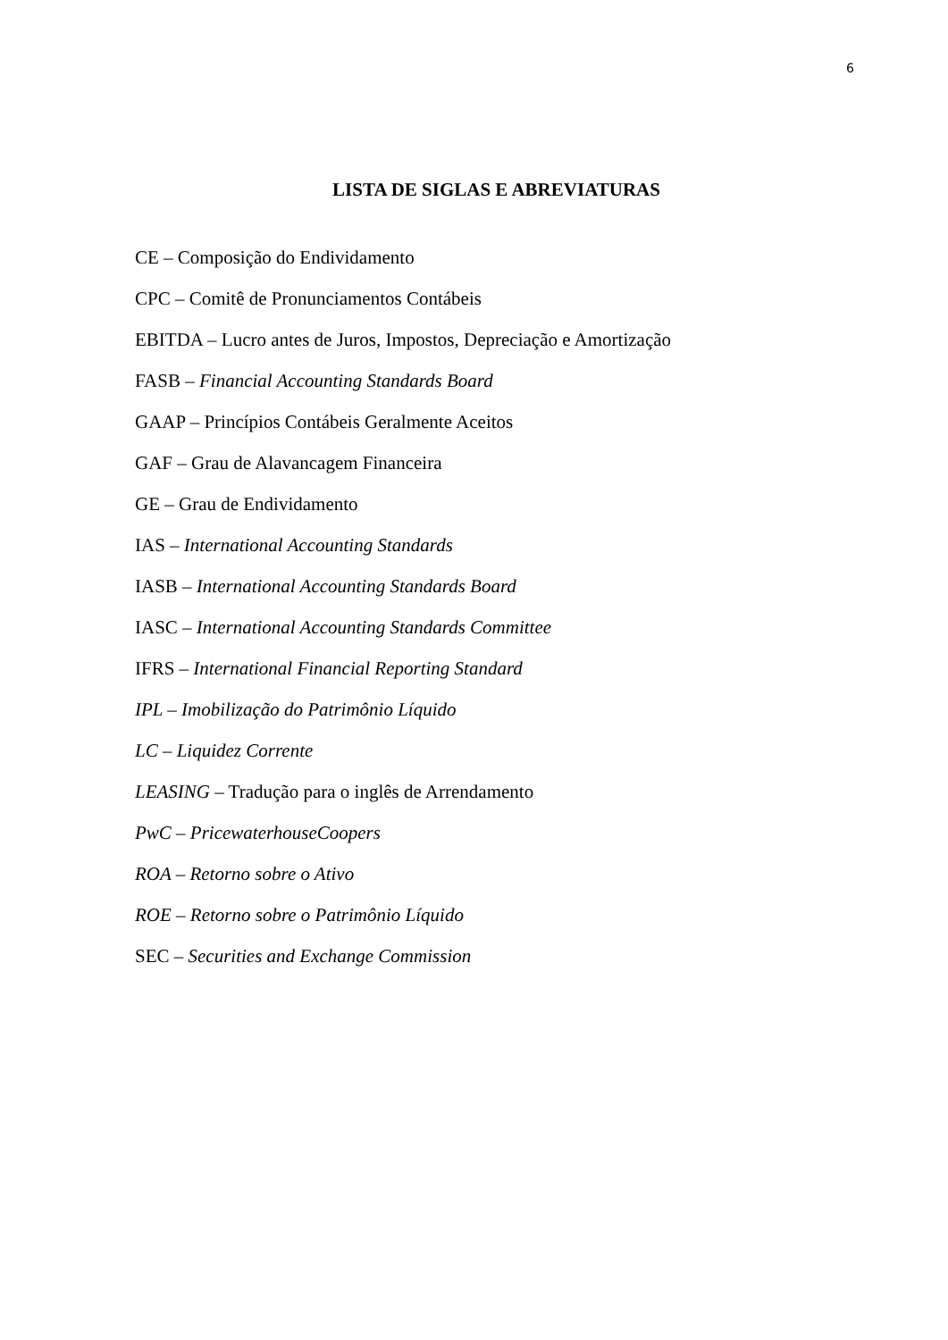6
LISTA DE SIGLAS E ABREVIATURAS
CE – Composição do Endividamento
CPC – Comitê de Pronunciamentos Contábeis
EBITDA – Lucro antes de Juros, Impostos, Depreciação e Amortização
FASB – Financial Accounting Standards Board
GAAP – Princípios Contábeis Geralmente Aceitos
GAF – Grau de Alavancagem Financeira
GE – Grau de Endividamento
IAS – International Accounting Standards
IASB – International Accounting Standards Board
IASC – International Accounting Standards Committee
IFRS – International Financial Reporting Standard
IPL – Imobilização do Patrimônio Líquido
LC – Liquidez Corrente
LEASING – Tradução para o inglês de Arrendamento
PwC – PricewaterhouseCoopers
ROA – Retorno sobre o Ativo
ROE – Retorno sobre o Patrimônio Líquido
SEC – Securities and Exchange Commission